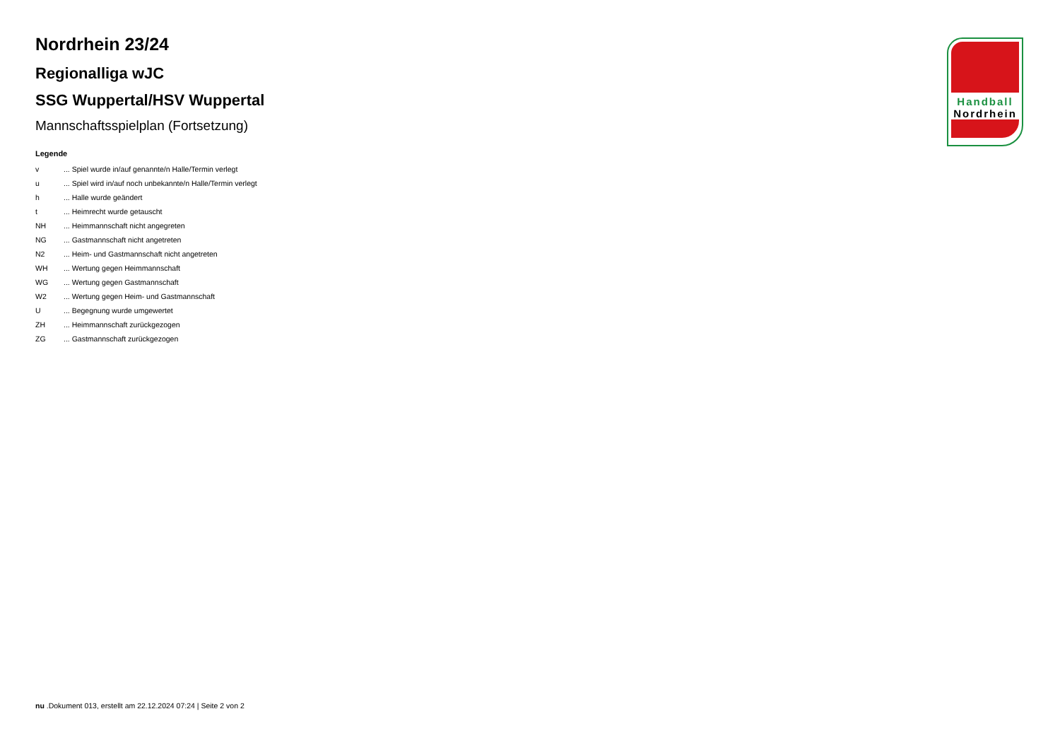Nordrhein 23/24
Regionalliga wJC
SSG Wuppertal/HSV Wuppertal
Mannschaftsspielplan (Fortsetzung)
Legende
| v | ... Spiel wurde in/auf genannte/n Halle/Termin verlegt |
| u | ... Spiel wird in/auf noch unbekannte/n Halle/Termin verlegt |
| h | ... Halle wurde geändert |
| t | ... Heimrecht wurde getauscht |
| NH | ... Heimmannschaft nicht angegreten |
| NG | ... Gastmannschaft nicht angetreten |
| N2 | ... Heim- und Gastmannschaft nicht angetreten |
| WH | ... Wertung gegen Heimmannschaft |
| WG | ... Wertung gegen Gastmannschaft |
| W2 | ... Wertung gegen Heim- und Gastmannschaft |
| U | ... Begegnung wurde umgewertet |
| ZH | ... Heimmannschaft zurückgezogen |
| ZG | ... Gastmannschaft zurückgezogen |
Handball
Nordrhein
nu .Dokument 013, erstellt am 22.12.2024 07:24 | Seite 2 von 2